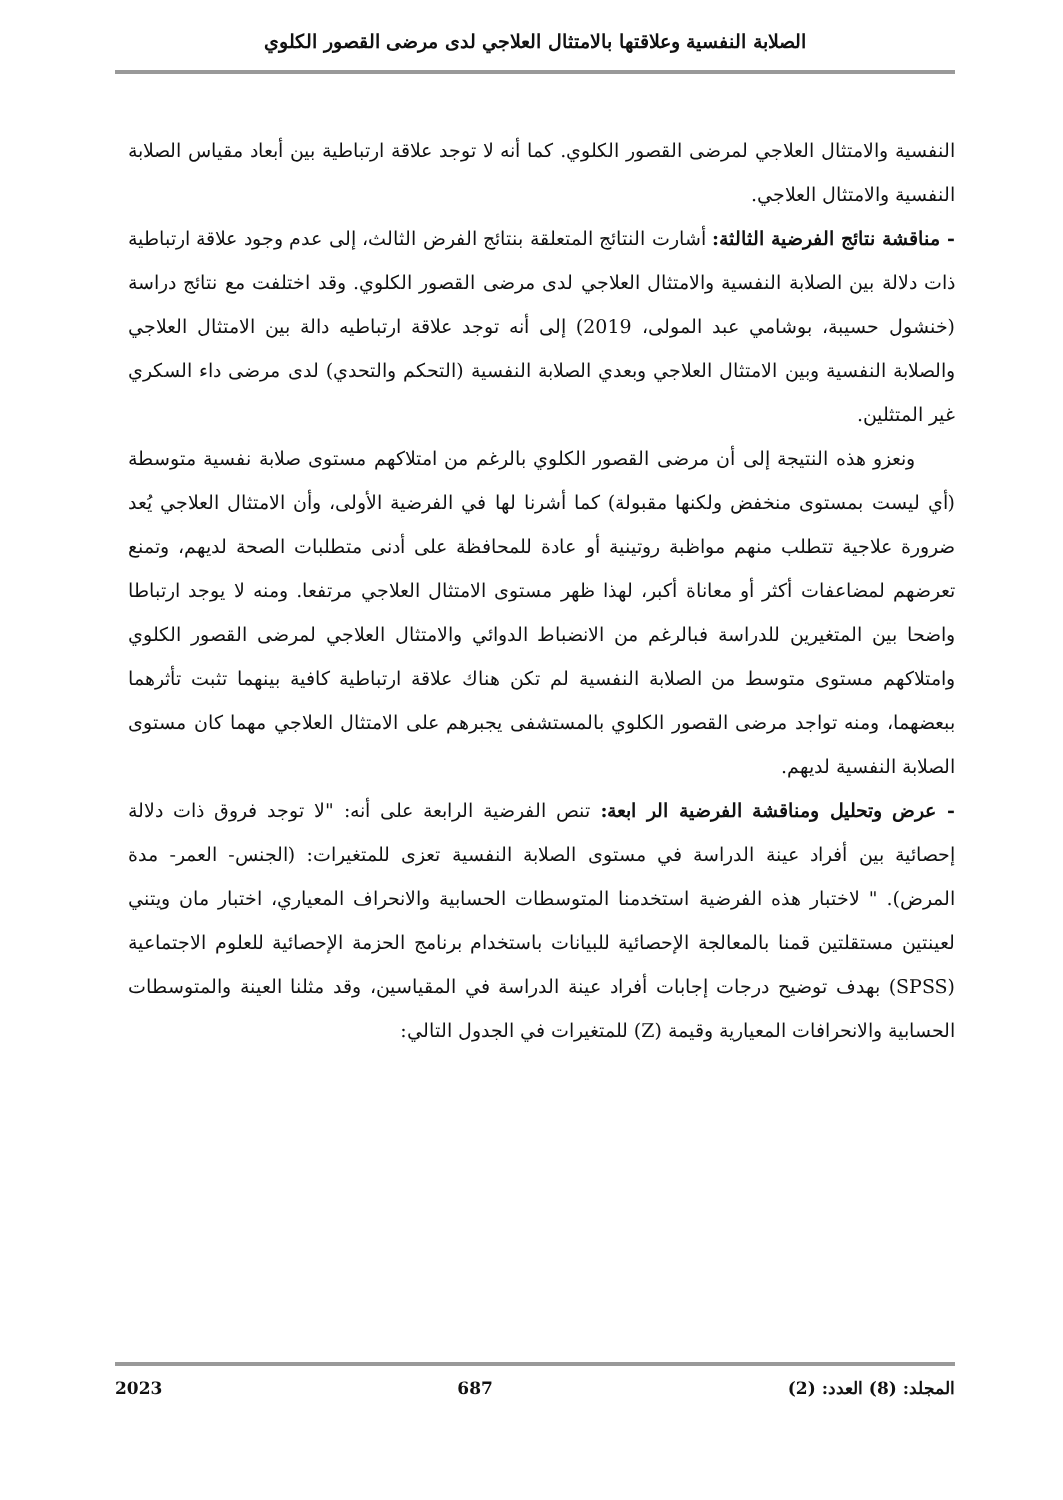الصلابة النفسية وعلاقتها بالامتثال العلاجي لدى مرضى القصور الكلوي
النفسية والامتثال العلاجي لمرضى القصور الكلوي. كما أنه لا توجد علاقة ارتباطية بين أبعاد مقياس الصلابة النفسية والامتثال العلاجي.
- مناقشة نتائج الفرضية الثالثة: أشارت النتائج المتعلقة بنتائج الفرض الثالث، إلى عدم وجود علاقة ارتباطية ذات دلالة بين الصلابة النفسية والامتثال العلاجي لدى مرضى القصور الكلوي. وقد اختلفت مع نتائج دراسة (خنشول حسيبة، بوشامي عبد المولى، 2019) إلى أنه توجد علاقة ارتباطيه دالة بين الامتثال العلاجي والصلابة النفسية وبين الامتثال العلاجي وبعدي الصلابة النفسية (التحكم والتحدي) لدى مرضى داء السكري غير المتثلين.
ونعزو هذه النتيجة إلى أن مرضى القصور الكلوي بالرغم من امتلاكهم مستوى صلابة نفسية متوسطة (أي ليست بمستوى منخفض ولكنها مقبولة) كما أشرنا لها في الفرضية الأولى، وأن الامتثال العلاجي يُعد ضرورة علاجية تتطلب منهم مواظبة روتينية أو عادة للمحافظة على أدنى متطلبات الصحة لديهم، وتمنع تعرضهم لمضاعفات أكثر أو معاناة أكبر، لهذا ظهر مستوى الامتثال العلاجي مرتفعا. ومنه لا يوجد ارتباطا واضحا بين المتغيرين للدراسة فبالرغم من الانضباط الدوائي والامتثال العلاجي لمرضى القصور الكلوي وامتلاكهم مستوى متوسط من الصلابة النفسية لم تكن هناك علاقة ارتباطية كافية بينهما تثبت تأثرهما ببعضهما، ومنه تواجد مرضى القصور الكلوي بالمستشفى يجبرهم على الامتثال العلاجي مهما كان مستوى الصلابة النفسية لديهم.
- عرض وتحليل ومناقشة الفرضية الر ابعة: تنص الفرضية الرابعة على أنه: "لا توجد فروق ذات دلالة إحصائية بين أفراد عينة الدراسة في مستوى الصلابة النفسية تعزى للمتغيرات: (الجنس- العمر- مدة المرض). " لاختبار هذه الفرضية استخدمنا المتوسطات الحسابية والانحراف المعياري، اختبار مان ويتني لعينتين مستقلتين قمنا بالمعالجة الإحصائية للبيانات باستخدام برنامج الحزمة الإحصائية للعلوم الاجتماعية (SPSS) بهدف توضيح درجات إجابات أفراد عينة الدراسة في المقياسين، وقد مثلنا العينة والمتوسطات الحسابية والانحرافات المعيارية وقيمة (Z) للمتغيرات في الجدول التالي:
المجلد: (8) العدد: (2) 687 2023